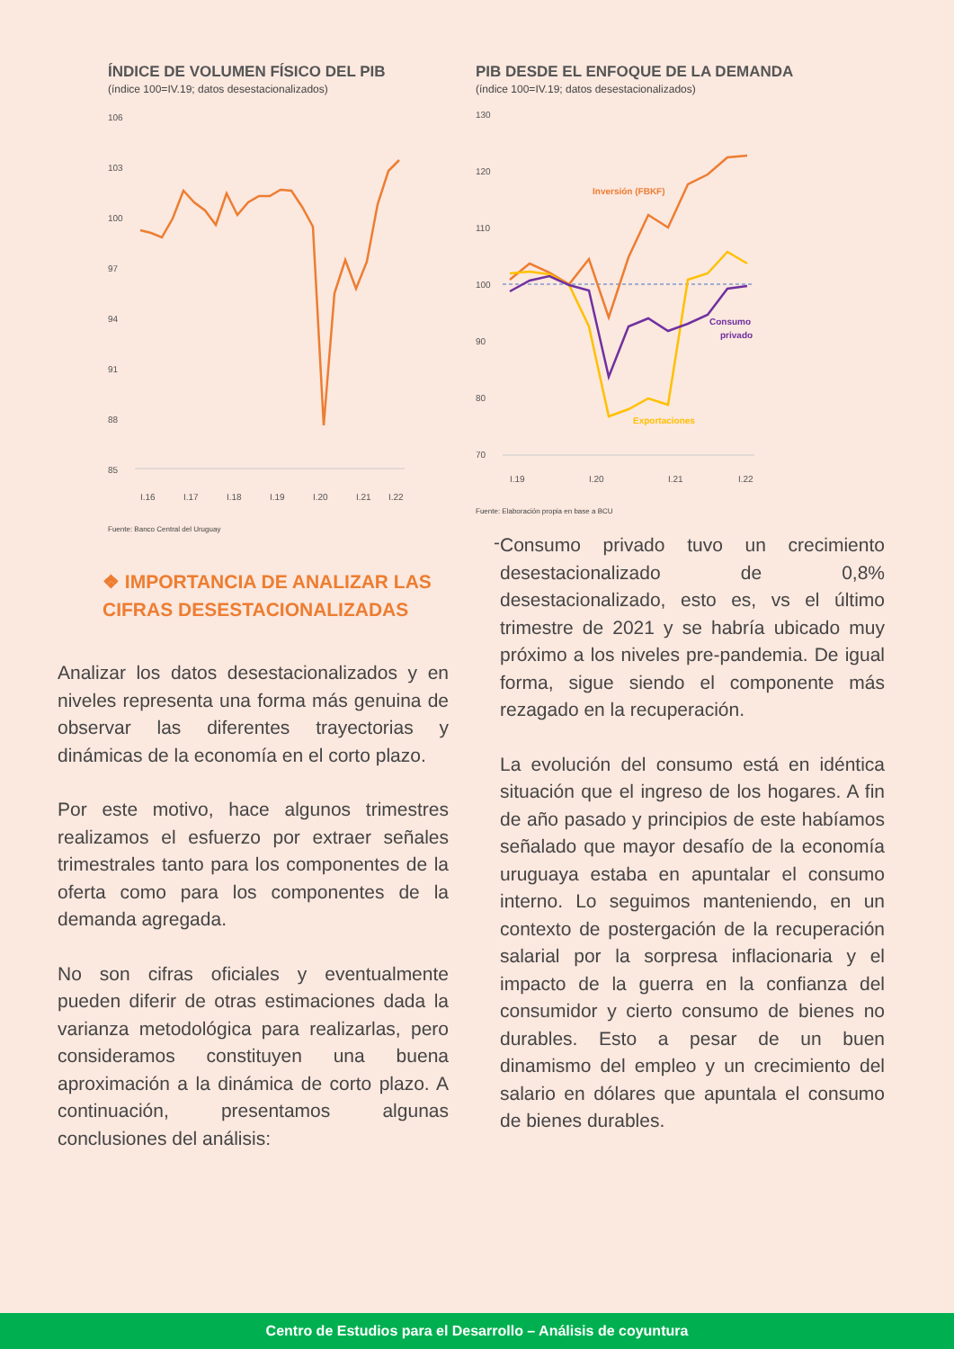ÍNDICE DE VOLUMEN FÍSICO DEL PIB
(índice 100=IV.19; datos desestacionalizados)
106
103
100
97
94
91
88
85
I.16
I.17
I.18
I.19
I.20
I.21
I.22
Fuente: Banco Central del Uruguay
❖ IMPORTANCIA DE ANALIZAR LAS CIFRAS DESESTACIONALIZADAS
Analizar los datos desestacionalizados y en niveles representa una forma más genuina de observar las diferentes trayectorias y dinámicas de la economía en el corto plazo.
Por este motivo, hace algunos trimestres realizamos el esfuerzo por extraer señales trimestrales tanto para los componentes de la oferta como para los componentes de la demanda agregada.
No son cifras oficiales y eventualmente pueden diferir de otras estimaciones dada la varianza metodológica para realizarlas, pero consideramos constituyen una buena aproximación a la dinámica de corto plazo. A continuación, presentamos algunas conclusiones del análisis:
PIB DESDE EL ENFOQUE DE LA DEMANDA
(índice 100=IV.19; datos desestacionalizados)
130
120
110
100
90
80
70
Inversión (FBKF)
Consumo
privado
Exportaciones
I.19
I.20
I.21
I.22
Fuente: Elaboración propia en base a BCU
-
Consumo privado tuvo un crecimiento desestacionalizado de 0,8% desestacionalizado, esto es, vs el último trimestre de 2021 y se habría ubicado muy próximo a los niveles pre-pandemia. De igual forma, sigue siendo el componente más rezagado en la recuperación.
La evolución del consumo está en idéntica situación que el ingreso de los hogares. A fin de año pasado y principios de este habíamos señalado que mayor desafío de la economía uruguaya estaba en apuntalar el consumo interno. Lo seguimos manteniendo, en un contexto de postergación de la recuperación salarial por la sorpresa inflacionaria y el impacto de la guerra en la confianza del consumidor y cierto consumo de bienes no durables. Esto a pesar de un buen dinamismo del empleo y un crecimiento del salario en dólares que apuntala el consumo de bienes durables.
Centro de Estudios para el Desarrollo – Análisis de coyuntura